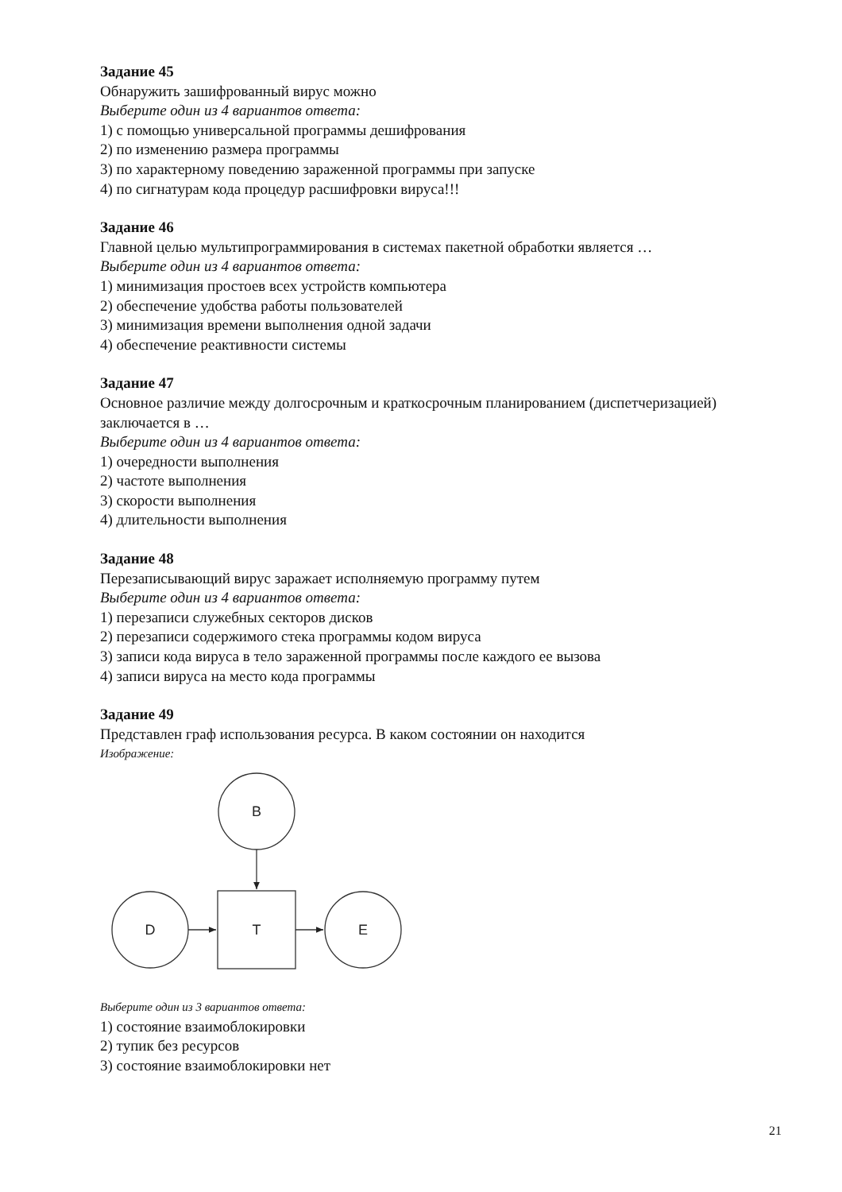Задание 45
Обнаружить зашифрованный вирус можно
Выберите один из 4 вариантов ответа:
1) с помощью универсальной программы дешифрования
2) по изменению размера программы
3) по характерному поведению зараженной программы при запуске
4) по сигнатурам кода процедур расшифровки вируса!!!
Задание 46
Главной целью мультипрограммирования в системах пакетной обработки является …
Выберите один из 4 вариантов ответа:
1) минимизация простоев всех устройств компьютера
2) обеспечение удобства работы пользователей
3) минимизация времени выполнения одной задачи
4) обеспечение реактивности системы
Задание 47
Основное различие между долгосрочным и краткосрочным планированием (диспетчеризацией) заключается в …
Выберите один из 4 вариантов ответа:
1) очередности выполнения
2) частоте выполнения
3) скорости выполнения
4) длительности выполнения
Задание 48
Перезаписывающий вирус заражает исполняемую программу путем
Выберите один из 4 вариантов ответа:
1) перезаписи служебных секторов дисков
2) перезаписи содержимого стека программы кодом вируса
3) записи кода вируса в тело зараженной программы после каждого ее вызова
4) записи вируса на место кода программы
Задание 49
Представлен граф использования ресурса. В каком состоянии он находится
Изображение:
B
D
T
E
Выберите один из 3 вариантов ответа:
1) состояние взаимоблокировки
2) тупик без ресурсов
3) состояние взаимоблокировки нет
21